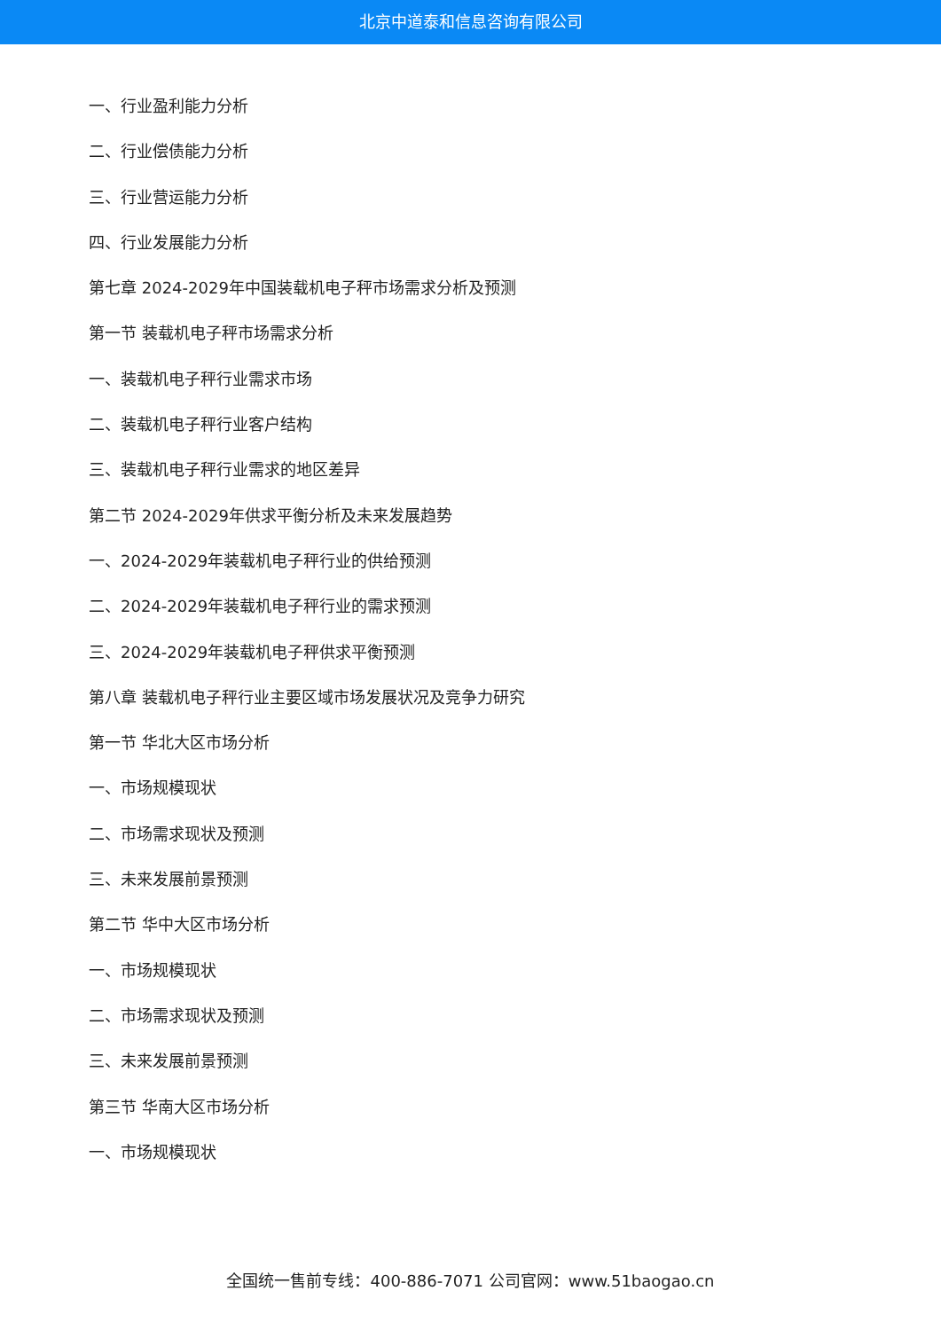北京中道泰和信息咨询有限公司
一、行业盈利能力分析
二、行业偿债能力分析
三、行业营运能力分析
四、行业发展能力分析
第七章 2024-2029年中国装载机电子秤市场需求分析及预测
第一节 装载机电子秤市场需求分析
一、装载机电子秤行业需求市场
二、装载机电子秤行业客户结构
三、装载机电子秤行业需求的地区差异
第二节 2024-2029年供求平衡分析及未来发展趋势
一、2024-2029年装载机电子秤行业的供给预测
二、2024-2029年装载机电子秤行业的需求预测
三、2024-2029年装载机电子秤供求平衡预测
第八章 装载机电子秤行业主要区域市场发展状况及竞争力研究
第一节 华北大区市场分析
一、市场规模现状
二、市场需求现状及预测
三、未来发展前景预测
第二节 华中大区市场分析
一、市场规模现状
二、市场需求现状及预测
三、未来发展前景预测
第三节 华南大区市场分析
一、市场规模现状
全国统一售前专线：400-886-7071 公司官网：www.51baogao.cn